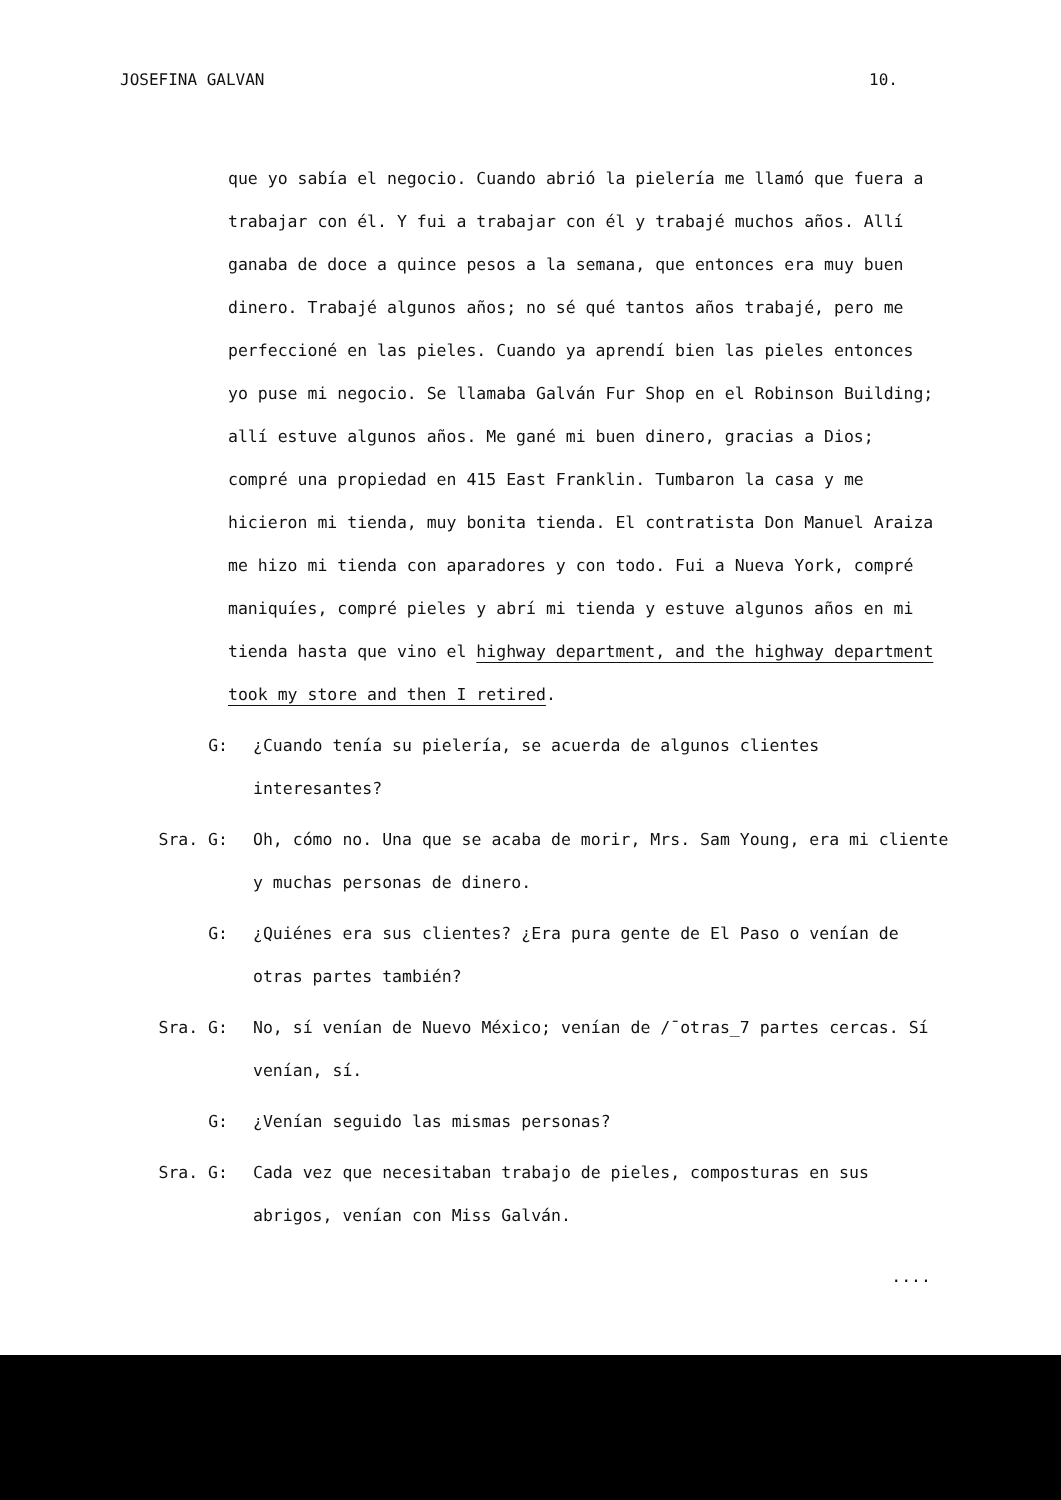JOSEFINA GALVAN 10.
que yo sabía el negocio. Cuando abrió la pielería me llamó que fuera a trabajar con él. Y fui a trabajar con él y trabajé muchos años. Allí ganaba de doce a quince pesos a la semana, que entonces era muy buen dinero. Trabajé algunos años; no sé qué tantos años trabajé, pero me perfeccioné en las pieles. Cuando ya aprendí bien las pieles entonces yo puse mi negocio. Se llamaba Galván Fur Shop en el Robinson Building; allí estuve algunos años. Me gané mi buen dinero, gracias a Dios; compré una propiedad en 415 East Franklin. Tumbaron la casa y me hicieron mi tienda, muy bonita tienda. El contratista Don Manuel Araiza me hizo mi tienda con aparadores y con todo. Fui a Nueva York, compré maniquíes, compré pieles y abrí mi tienda y estuve algunos años en mi tienda hasta que vino el highway department, and the highway department took my store and then I retired.
G: ¿Cuando tenía su pielería, se acuerda de algunos clientes interesantes?
Sra. G: Oh, cómo no. Una que se acaba de morir, Mrs. Sam Young, era mi cliente y muchas personas de dinero.
G: ¿Quiénes era sus clientes? ¿Era pura gente de El Paso o venían de otras partes también?
Sra. G: No, sí venían de Nuevo México; venían de /¯otras_7 partes cercas. Sí venían, sí.
G: ¿Venían seguido las mismas personas?
Sra. G: Cada vez que necesitaban trabajo de pieles, composturas en sus abrigos, venían con Miss Galván.
....